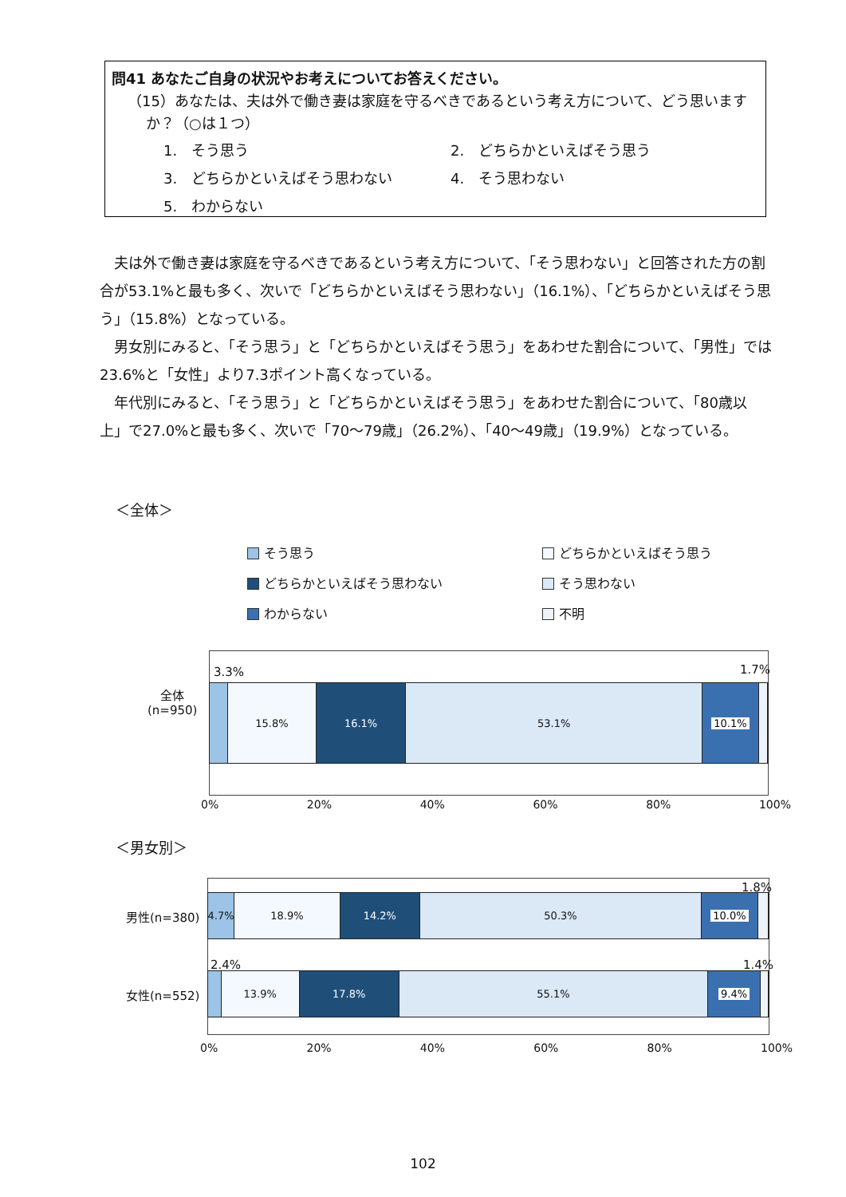問41 あなたご自身の状況やお考えについてお答えください。
（15）あなたは、夫は外で働き妻は家庭を守るべきであるという考え方について、どう思います
か？（○は１つ）
1.　そう思う
2.　どちらかといえばそう思う
3.　どちらかといえばそう思わない
4.　そう思わない
5.　わからない
夫は外で働き妻は家庭を守るべきであるという考え方について、「そう思わない」と回答された方の割合が53.1%と最も多く、次いで「どちらかといえばそう思わない」（16.1%）、「どちらかといえばそう思う」（15.8%）となっている。
男女別にみると、「そう思う」と「どちらかといえばそう思う」をあわせた割合について、「男性」では23.6%と「女性」より7.3ポイント高くなっている。
年代別にみると、「そう思う」と「どちらかといえばそう思う」をあわせた割合について、「80歳以上」で27.0%と最も多く、次いで「70～79歳」（26.2%）、「40～49歳」（19.9%）となっている。
＜全体＞
そう思う
どちらかといえばそう思う
どちらかといえばそう思わない
そう思わない
わからない
不明
3.3% 1.7%
全体
(n=950)
15.8% 16.1% 53.1% 10.1%
0% 20% 40% 60% 80% 100%
＜男女別＞
男性(n=380)
1.8%
4.7% 18.9% 14.2% 50.3% 10.0%
2.4% 1.4%
女性(n=552)
13.9% 17.8% 55.1% 9.4%
0% 20% 40% 60% 80% 100%
102